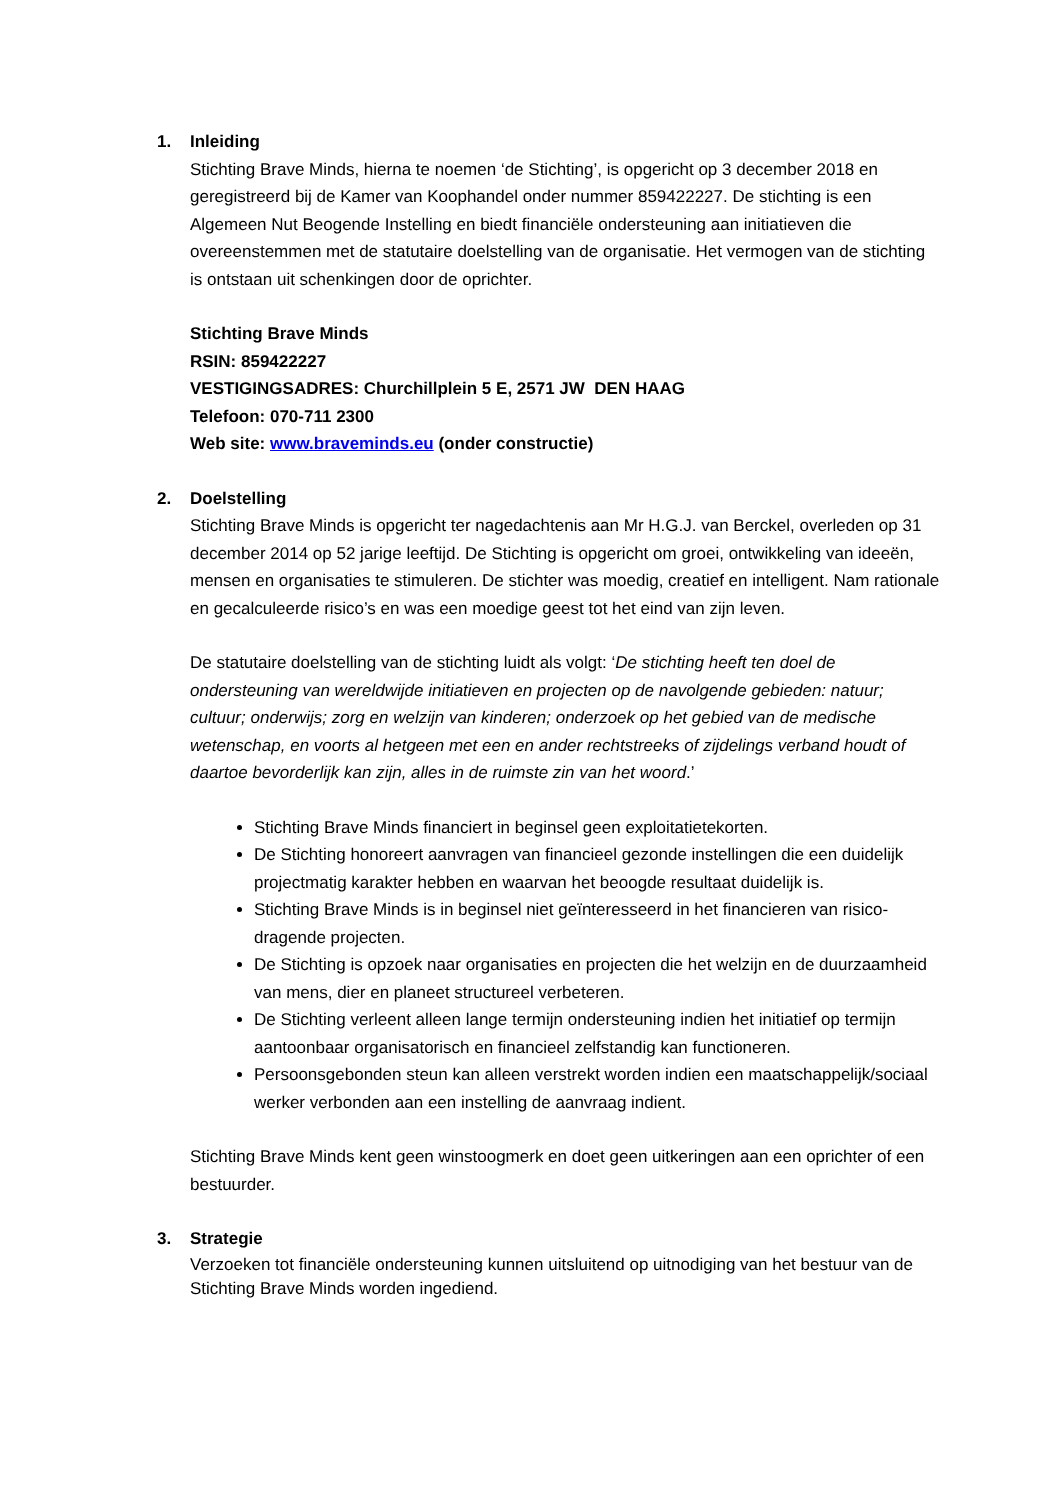1. Inleiding
Stichting Brave Minds, hierna te noemen ‘de Stichting’, is opgericht op 3 december 2018 en geregistreerd bij de Kamer van Koophandel onder nummer 859422227. De stichting is een Algemeen Nut Beogende Instelling en biedt financiële ondersteuning aan initiatieven die overeenstemmen met de statutaire doelstelling van de organisatie. Het vermogen van de stichting is ontstaan uit schenkingen door de oprichter.
Stichting Brave Minds
RSIN: 859422227
VESTIGINGSADRES: Churchillplein 5 E, 2571 JW DEN HAAG
Telefoon: 070-711 2300
Web site: www.braveminds.eu (onder constructie)
2. Doelstelling
Stichting Brave Minds is opgericht ter nagedachtenis aan Mr H.G.J. van Berckel, overleden op 31 december 2014 op 52 jarige leeftijd. De Stichting is opgericht om groei, ontwikkeling van ideeën, mensen en organisaties te stimuleren. De stichter was moedig, creatief en intelligent. Nam rationale en gecalculeerde risico’s en was een moedige geest tot het eind van zijn leven.
De statutaire doelstelling van de stichting luidt als volgt: ‘De stichting heeft ten doel de ondersteuning van wereldwijde initiatieven en projecten op de navolgende gebieden: natuur; cultuur; onderwijs; zorg en welzijn van kinderen; onderzoek op het gebied van de medische wetenschap, en voorts al hetgeen met een en ander rechtstreeks of zijdelings verband houdt of daartoe bevorderlijk kan zijn, alles in de ruimste zin van het woord.’
Stichting Brave Minds financiert in beginsel geen exploitatietekorten.
De Stichting honoreert aanvragen van financieel gezonde instellingen die een duidelijk projectmatig karakter hebben en waarvan het beoogde resultaat duidelijk is.
Stichting Brave Minds is in beginsel niet geïnteresseerd in het financieren van risico-dragende projecten.
De Stichting is opzoek naar organisaties en projecten die het welzijn en de duurzaamheid van mens, dier en planeet structureel verbeteren.
De Stichting verleent alleen lange termijn ondersteuning indien het initiatief op termijn aantoonbaar organisatorisch en financieel zelfstandig kan functioneren.
Persoonsgebonden steun kan alleen verstrekt worden indien een maatschappelijk/sociaal werker verbonden aan een instelling de aanvraag indient.
Stichting Brave Minds kent geen winstoogmerk en doet geen uitkeringen aan een oprichter of een bestuurder.
3. Strategie
Verzoeken tot financiële ondersteuning kunnen uitsluitend op uitnodiging van het bestuur van de Stichting Brave Minds worden ingediend.